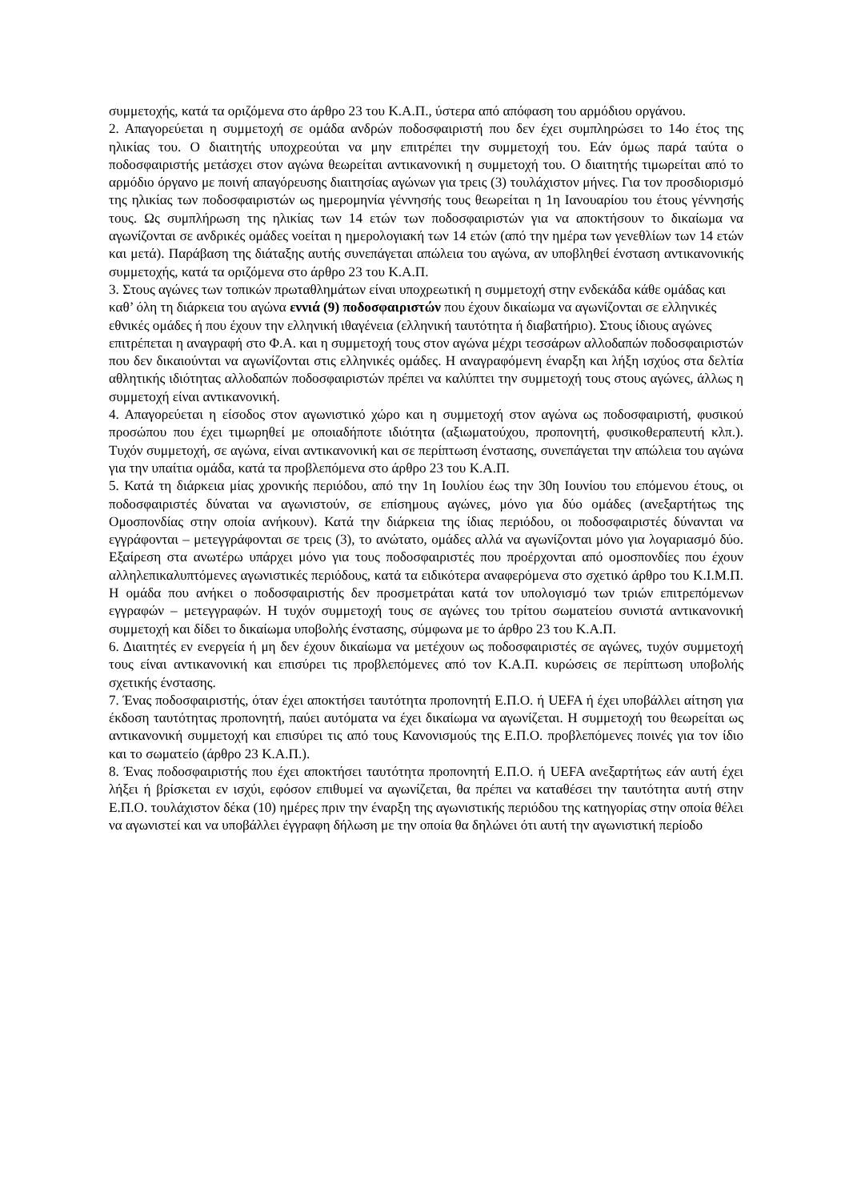συμμετοχής, κατά τα οριζόμενα στο άρθρο 23 του Κ.Α.Π., ύστερα από απόφαση του αρμόδιου οργάνου.
2. Απαγορεύεται η συμμετοχή σε ομάδα ανδρών ποδοσφαιριστή που δεν έχει συμπληρώσει το 14ο έτος της ηλικίας του. Ο διαιτητής υποχρεούται να μην επιτρέπει την συμμετοχή του. Εάν όμως παρά ταύτα ο ποδοσφαιριστής μετάσχει στον αγώνα θεωρείται αντικανονική η συμμετοχή του. Ο διαιτητής τιμωρείται από το αρμόδιο όργανο με ποινή απαγόρευσης διαιτησίας αγώνων για τρεις (3) τουλάχιστον μήνες. Για τον προσδιορισμό της ηλικίας των ποδοσφαιριστών ως ημερομηνία γέννησής τους θεωρείται η 1η Ιανουαρίου του έτους γέννησής τους. Ως συμπλήρωση της ηλικίας των 14 ετών των ποδοσφαιριστών για να αποκτήσουν το δικαίωμα να αγωνίζονται σε ανδρικές ομάδες νοείται η ημερολογιακή των 14 ετών (από την ημέρα των γενεθλίων των 14 ετών και μετά). Παράβαση της διάταξης αυτής συνεπάγεται απώλεια του αγώνα, αν υποβληθεί ένσταση αντικανονικής συμμετοχής, κατά τα οριζόμενα στο άρθρο 23 του Κ.Α.Π.
3. Στους αγώνες των τοπικών πρωταθλημάτων είναι υποχρεωτική η συμμετοχή στην ενδεκάδα κάθε ομάδας και καθ’ όλη τη διάρκεια του αγώνα εννιά (9) ποδοσφαιριστών που έχουν δικαίωμα να αγωνίζονται σε ελληνικές εθνικές ομάδες ή που έχουν την ελληνική ιθαγένεια (ελληνική ταυτότητα ή διαβατήριο). Στους ίδιους αγώνες επιτρέπεται η αναγραφή στο Φ.Α. και η συμμετοχή τους στον αγώνα μέχρι τεσσάρων αλλοδαπών ποδοσφαιριστών
που δεν δικαιούνται να αγωνίζονται στις ελληνικές ομάδες. Η αναγραφόμενη έναρξη και λήξη ισχύος στα δελτία αθλητικής ιδιότητας αλλοδαπών ποδοσφαιριστών πρέπει να καλύπτει την συμμετοχή τους στους αγώνες, άλλως η συμμετοχή είναι αντικανονική.
4. Απαγορεύεται η είσοδος στον αγωνιστικό χώρο και η συμμετοχή στον αγώνα ως ποδοσφαιριστή, φυσικού προσώπου που έχει τιμωρηθεί με οποιαδήποτε ιδιότητα (αξιωματούχου, προπονητή, φυσικοθεραπευτή κλπ.). Τυχόν συμμετοχή, σε αγώνα, είναι αντικανονική και σε περίπτωση ένστασης, συνεπάγεται την απώλεια του αγώνα για την υπαίτια ομάδα, κατά τα προβλεπόμενα στο άρθρο 23 του Κ.Α.Π.
5. Κατά τη διάρκεια μίας χρονικής περιόδου, από την 1η Ιουλίου έως την 30η Ιουνίου του επόμενου έτους, οι ποδοσφαιριστές δύναται να αγωνιστούν, σε επίσημους αγώνες, μόνο για δύο ομάδες (ανεξαρτήτως της Ομοσπονδίας στην οποία ανήκουν). Κατά την διάρκεια της ίδιας περιόδου, οι ποδοσφαιριστές δύνανται να εγγράφονται – μετεγγράφονται σε τρεις (3), το ανώτατο, ομάδες αλλά να αγωνίζονται μόνο για λογαριασμό δύο. Εξαίρεση στα ανωτέρω υπάρχει μόνο για τους ποδοσφαιριστές που προέρχονται από ομοσπονδίες που έχουν αλληλεπικαλυπτόμενες αγωνιστικές περιόδους, κατά τα ειδικότερα αναφερόμενα στο σχετικό άρθρο του Κ.Ι.Μ.Π. Η ομάδα που ανήκει ο ποδοσφαιριστής δεν προσμετράται κατά τον υπολογισμό των τριών επιτρεπόμενων εγγραφών – μετεγγραφών. Η τυχόν συμμετοχή τους σε αγώνες του τρίτου σωματείου συνιστά αντικανονική συμμετοχή και δίδει το δικαίωμα υποβολής ένστασης, σύμφωνα με το άρθρο 23 του Κ.Α.Π.
6. Διαιτητές εν ενεργεία ή μη δεν έχουν δικαίωμα να μετέχουν ως ποδοσφαιριστές σε αγώνες, τυχόν συμμετοχή τους είναι αντικανονική και επισύρει τις προβλεπόμενες από τον Κ.Α.Π. κυρώσεις σε περίπτωση υποβολής σχετικής ένστασης.
7. Ένας ποδοσφαιριστής, όταν έχει αποκτήσει ταυτότητα προπονητή Ε.Π.Ο. ή UEFA ή έχει υποβάλλει αίτηση για έκδοση ταυτότητας προπονητή, παύει αυτόματα να έχει δικαίωμα να αγωνίζεται. Η συμμετοχή του θεωρείται ως αντικανονική συμμετοχή και επισύρει τις από τους Κανονισμούς της Ε.Π.Ο. προβλεπόμενες ποινές για τον ίδιο και το σωματείο (άρθρο 23 Κ.Α.Π.).
8. Ένας ποδοσφαιριστής που έχει αποκτήσει ταυτότητα προπονητή Ε.Π.Ο. ή UEFA ανεξαρτήτως εάν αυτή έχει λήξει ή βρίσκεται εν ισχύι, εφόσον επιθυμεί να αγωνίζεται, θα πρέπει να καταθέσει την ταυτότητα αυτή στην Ε.Π.Ο. τουλάχιστον δέκα (10) ημέρες πριν την έναρξη της αγωνιστικής περιόδου της κατηγορίας στην οποία θέλει να αγωνιστεί και να υποβάλλει έγγραφη δήλωση με την οποία θα δηλώνει ότι αυτή την αγωνιστική περίοδο